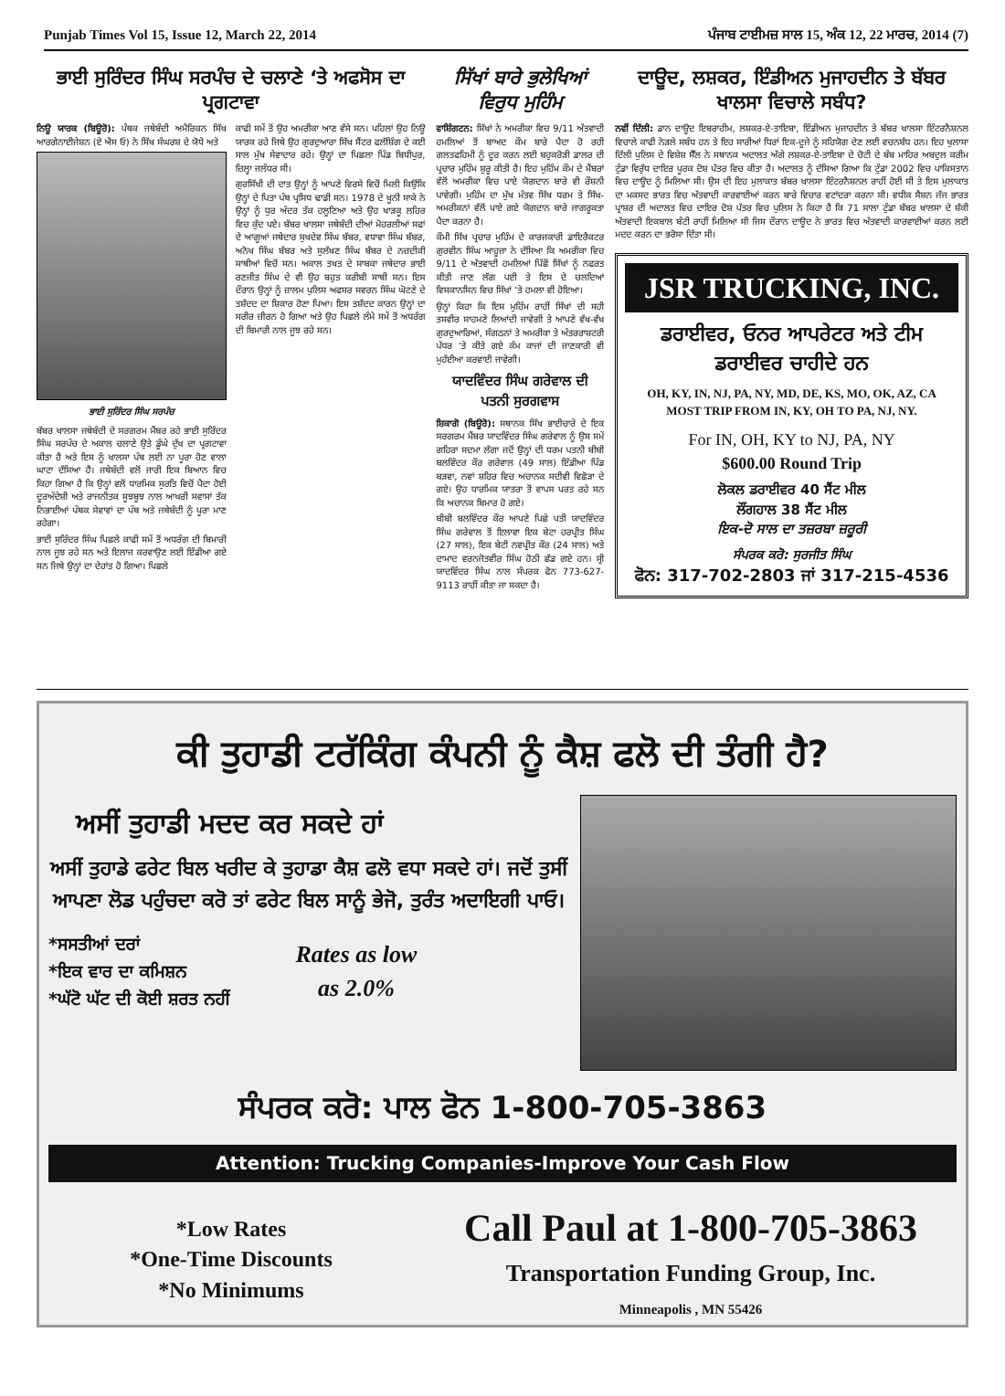Punjab Times Vol 15, Issue 12, March 22, 2014 ਪੰਜਾਬ ਟਾਈਮਜ਼ ਸਾਲ 15, ਅੰਕ 12, 22 ਮਾਰਚ, 2014 (7)
ਭਾਈ ਸੁਰਿੰਦਰ ਸਿੰਘ ਸਰਪੰਚ ਦੇ ਚਲਾਣੇ ‘ਤੇ ਅਫਸੋਸ ਦਾ ਪ੍ਰਗਟਾਵਾ
ਨਿਊ ਯਾਰਕ (ਬਿਊਰੋ): ਪੰਥਕ ਜਥੇਬੰਦੀ ਅਮੈਰਿਕਨ ਸਿੱਖ ਆਰਗੇਨਾਈਜੇਸ਼ਨ (ਏ ਐਸ ਓ) ਨੇ ਸਿੱਖ ਸੰਘਰਸ਼ ਦੇ ਯੋਧੇ ਅਤੇ
ਭਾਈ ਸੁਰਿੰਦਰ ਸਿੰਘ ਸਰਪੰਚ
ਬੱਬਰ ਖਾਲਸਾ ਜਥੇਬੰਦੀ ਦੇ ਸਰਗਰਮ ਮੈਂਬਰ ਰਹੇ ਭਾਈ ਸੁਰਿੰਦਰ ਸਿੰਘ ਸਰਪੰਚ ਦੇ ਅਕਾਲ ਚਲਾਣੇ ਉਤੇ ਡੂੰਘੇ ਦੁੱਖ ਦਾ ਪ੍ਰਗਟਾਵਾ ਕੀਤਾ ਹੈ ਅਤੇ ਇਸ ਨੂੰ ਖਾਲਸਾ ਪੰਥ ਲਈ ਨਾ ਪੂਰਾ ਹੋਣ ਵਾਲਾ ਘਾਟਾ ਦੱਸਿਆ ਹੈ। ਜਥੇਬੰਦੀ ਵਲੋਂ ਜਾਰੀ ਇਕ ਬਿਆਨ ਵਿਚ ਕਿਹਾ ਗਿਆ ਹੈ ਕਿ ਉਨ੍ਹਾਂ ਵਲੋਂ ਧਾਰਮਿਕ ਸੁਰਤਿ ਵਿਚੋਂ ਪੈਦਾ ਹੋਈ ਦੂਰਅੰਦੇਸ਼ੀ ਅਤੇ ਰਾਜਨੀਤਕ ਸੂਝਬੂਝ ਨਾਲ ਆਖਰੀ ਸਵਾਸਾਂ ਤੱਕ ਨਿਭਾਈਆਂ ਪੰਥਕ ਸੇਵਾਵਾਂ ਦਾ ਪੰਥ ਅਤੇ ਜਥੇਬੰਦੀ ਨੂੰ ਪੂਰਾ ਮਾਣ ਰਹੇਗਾ।
ਭਾਈ ਸੁਰਿੰਦਰ ਸਿੰਘ ਪਿਛਲੇ ਕਾਫੀ ਸਮੇਂ ਤੋਂ ਅਧਰੰਗ ਦੀ ਬਿਮਾਰੀ ਨਾਲ ਜੂਝ ਰਹੇ ਸਨ ਅਤੇ ਇਲਾਜ ਕਰਵਾਉਣ ਲਈ ਇੰਡੀਆ ਗਏ ਸਨ ਜਿਥੇ ਉਨ੍ਹਾਂ ਦਾ ਦੇਹਾਂਤ ਹੋ ਗਿਆ। ਪਿਛਲੇ
ਕਾਫੀ ਸਮੇਂ ਤੋਂ ਉਹ ਅਮਰੀਕਾ ਆਣ ਵੱਸੇ ਸਨ। ਪਹਿਲਾਂ ਉਹ ਨਿਊ ਯਾਰਕ ਰਹੇ ਜਿਥੇ ਉਹ ਗੁਰਦੁਆਰਾ ਸਿੱਖ ਸੈਂਟਰ ਫਲੱਸ਼ਿੰਗ ਦੇ ਕਈ ਸਾਲ ਮੁੱਖ ਸੇਵਾਦਾਰ ਰਹੇ। ਉਨ੍ਹਾਂ ਦਾ ਪਿਛਲਾ ਪਿੰਡ ਬਿਧੀਪੁਰ, ਜ਼ਿਲ੍ਹਾ ਜਲੰਧਰ ਸੀ।
ਗੁਰਸਿੱਖੀ ਦੀ ਦਾਤ ਉਨ੍ਹਾਂ ਨੂੰ ਆਪਣੇ ਵਿਰਸੇ ਵਿਚੋਂ ਮਿਲੀ ਕਿਉਂਕਿ ਉਨ੍ਹਾਂ ਦੇ ਪਿਤਾ ਪੰਥ ਪ੍ਰਸਿਧ ਢਾਡੀ ਸਨ। 1978 ਦੇ ਖੂਨੀ ਸਾਕੇ ਨੇ ਉਨ੍ਹਾਂ ਨੂੰ ਧੁਰ ਅੰਦਰ ਤੱਕ ਹਲੂਣਿਆ ਅਤੇ ਉਹ ਖਾੜਕੂ ਲਹਿਰ ਵਿਚ ਕੁੱਦ ਪਏ। ਬੱਬਰ ਖਾਲਸਾ ਜਥੇਬੰਦੀ ਦੀਆਂ ਮੋਹਰਲੀਆਂ ਸਫਾਂ ਦੇ ਆਗੂਆਂ ਜਥੇਦਾਰ ਸੁਖਦੇਵ ਸਿੰਘ ਬੱਬਰ, ਵਧਾਵਾ ਸਿੰਘ ਬੱਬਰ, ਅਨੋਖ ਸਿੰਘ ਬੱਬਰ ਅਤੇ ਸੁਲੱਖਣ ਸਿੰਘ ਬੱਬਰ ਦੇ ਨਜ਼ਦੀਕੀ ਸਾਥੀਆਂ ਵਿਚੋਂ ਸਨ। ਅਕਾਲ ਤਖਤ ਦੇ ਸਾਬਕਾ ਜਥੇਦਾਰ ਭਾਈ ਰਣਜੀਤ ਸਿੰਘ ਦੇ ਵੀ ਉਹ ਬਹੁਤ ਕਰੀਬੀ ਸਾਥੀ ਸਨ। ਇਸ ਦੌਰਾਨ ਉਨ੍ਹਾਂ ਨੂੰ ਜ਼ਾਲਮ ਪੁਲਿਸ ਅਫਸਰ ਸਵਰਨ ਸਿੰਘ ਘੋਟਣੇ ਦੇ ਤਸ਼ੱਦਦ ਦਾ ਸ਼ਿਕਾਰ ਹੋਣਾ ਪਿਆ। ਇਸ ਤਸ਼ੱਦਦ ਕਾਰਨ ਉਨ੍ਹਾਂ ਦਾ ਸਰੀਰ ਜ਼ੀਰਨ ਹੋ ਗਿਆ ਅਤੇ ਉਹ ਪਿਛਲੇ ਲੰਮੇ ਸਮੇਂ ਤੋਂ ਅਧਰੰਗ ਦੀ ਬਿਮਾਰੀ ਨਾਲ ਜੂਝ ਰਹੇ ਸਨ।
ਸਿੱਖਾਂ ਬਾਰੇ ਭੁਲੇਖਿਆਂ ਵਿਰੁਧ ਮੁਹਿੰਮ
ਵਾਸ਼ਿੰਗਟਨ: ਸਿੱਖਾਂ ਨੇ ਅਮਰੀਕਾ ਵਿਚ 9/11 ਅੱਤਵਾਦੀ ਹਮਲਿਆਂ ਤੋਂ ਬਾਅਦ ਕੌਮ ਬਾਰੇ ਪੈਦਾ ਹੋ ਰਹੀ ਗਲਤਫਹਿਮੀ ਨੂੰ ਦੂਰ ਕਰਨ ਲਈ ਬਹੁਕਰੋੜੀ ਡਾਲਰ ਦੀ ਪ੍ਰਚਾਰ ਮੁਹਿੰਮ ਸ਼ੁਰੂ ਕੀਤੀ ਹੈ। ਇਹ ਮੁਹਿੰਮ ਕੌਮ ਦੇ ਮੈਂਬਰਾਂ ਵੱਲੋਂ ਅਮਰੀਕਾ ਵਿਚ ਪਾਏ ਯੋਗਦਾਨ ਬਾਰੇ ਵੀ ਰੌਸ਼ਨੀ ਪਾਵੇਗੀ। ਮੁਹਿੰਮ ਦਾ ਮੁੱਖ ਮੰਤਵ ਸਿੱਖ ਧਰਮ ਤੇ ਸਿੱਖ-ਅਮਰੀਕਨਾਂ ਵੱਲੋਂ ਪਾਏ ਗਏ ਯੋਗਦਾਨ ਬਾਰੇ ਜਾਗਰੂਕਤਾ ਪੈਦਾ ਕਰਨਾ ਹੈ।
ਕੌਮੀ ਸਿੱਖ ਪ੍ਰਚਾਰ ਮੁਹਿੰਮ ਦੇ ਕਾਰਜਕਾਰੀ ਡਾਇਰੈਕਟਰ ਗੁਰਵੀਨ ਸਿੰਘ ਆਹੂਜਾ ਨੇ ਦੱਸਿਆ ਕਿ ਅਮਰੀਕਾ ਵਿਚ 9/11 ਦੇ ਅੱਤਵਾਦੀ ਹਮਲਿਆਂ ਪਿੱਛੋਂ ਸਿੱਖਾਂ ਨੂੰ ਨਫਰਤ ਕੀਤੀ ਜਾਣ ਲੱਗ ਪਈ ਤੇ ਇਸ ਦੇ ਚਲਦਿਆਂ ਵਿਸਕਾਨਸਿਨ ਵਿਚ ਸਿੱਖਾਂ ‘ਤੇ ਹਮਲਾ ਵੀ ਹੋਇਆ।
ਉਨ੍ਹਾਂ ਕਿਹਾ ਕਿ ਇਸ ਮੁਹਿੰਮ ਰਾਹੀਂ ਸਿੱਖਾਂ ਦੀ ਸਹੀ ਤਸਵੀਰ ਸਾਹਮਣੇ ਲਿਆਂਦੀ ਜਾਵੇਗੀ ਤੇ ਆਪਣੇ ਵੱਖ-ਵੱਖ ਗੁਰਦੁਆਰਿਆਂ, ਸੰਗਠਨਾਂ ਤੇ ਅਮਰੀਕਾ ਤੇ ਅੰਤਰਰਾਸ਼ਟਰੀ ਪੱਧਰ ‘ਤੇ ਕੀਤੇ ਗਏ ਕੰਮ ਕਾਜਾਂ ਦੀ ਜਾਣਕਾਰੀ ਵੀ ਮੁਹੱਈਆ ਕਰਵਾਈ ਜਾਵੇਗੀ।
ਯਾਦਵਿੰਦਰ ਸਿੰਘ ਗਰੇਵਾਲ ਦੀ ਪਤਨੀ ਸੁਰਗਵਾਸ
ਸ਼ਿਕਾਗੋ (ਬਿਊਰੋ): ਸਥਾਨਕ ਸਿੱਖ ਭਾਈਚਾਰੇ ਦੇ ਇਕ ਸਰਗਰਮ ਮੈਂਬਰ ਯਾਦਵਿੰਦਰ ਸਿੰਘ ਗਰੇਵਾਲ ਨੂੰ ਉਸ ਸਮੇਂ ਗਹਿਰਾ ਸਦਮਾ ਲੱਗਾ ਜਦੋਂ ਉਨ੍ਹਾਂ ਦੀ ਧਰਮ ਪਤਨੀ ਬੀਬੀ ਬਲਵਿੰਦਰ ਕੌਰ ਗਰੇਵਾਲ (49 ਸਾਲ) ਇੰਡੀਆ ਪਿੰਡ ਬੜਵਾ, ਨਵਾਂ ਸ਼ਹਿਰ ਵਿਚ ਅਚਾਨਕ ਸਦੀਵੀ ਵਿਛੋੜਾ ਦੇ ਗਏ। ਉਹ ਧਾਰਮਿਕ ਯਾਤਰਾ ਤੋਂ ਵਾਪਸ ਪਰਤ ਰਹੇ ਸਨ ਕਿ ਅਚਾਨਕ ਬਿਮਾਰ ਹੋ ਗਏ।
ਬੀਬੀ ਬਲਵਿੰਦਰ ਕੌਰ ਆਪਣੇ ਪਿਛੇ ਪਤੀ ਯਾਦਵਿੰਦਰ ਸਿੰਘ ਗਰੇਵਾਲ ਤੋਂ ਇਲਾਵਾ ਇਕ ਬੇਟਾ ਹਰਪ੍ਰੀਤ ਸਿੰਘ (27 ਸਾਲ), ਇਕ ਬੇਟੀ ਨਵਪ੍ਰੀਤ ਕੌਰ (24 ਸਾਲ) ਅਤੇ ਦਾਮਾਦ ਵਰਨਜੋਤਵੀਰ ਸਿੰਘ ਹੋਠੀ ਛੱਡ ਗਏ ਹਨ। ਸ੍ਰੀ ਯਾਦਵਿੰਦਰ ਸਿੰਘ ਨਾਲ ਸੰਪਰਕ ਫੋਨ 773-627-9113 ਰਾਹੀਂ ਕੀਤਾ ਜਾ ਸਕਦਾ ਹੈ।
ਦਾਊਦ, ਲਸ਼ਕਰ, ਇੰਡੀਅਨ ਮੁਜਾਹਦੀਨ ਤੇ ਬੱਬਰ ਖਾਲਸਾ ਵਿਚਾਲੇ ਸਬੰਧ?
ਨਵੀਂ ਦਿੱਲੀ: ਡਾਨ ਦਾਊਦ ਇਬਰਾਹੀਮ, ਲਸ਼ਕਰ-ਏ-ਤਾਇਬਾ, ਇੰਡੀਅਨ ਮੁਜਾਹਦੀਨ ਤੇ ਬੱਬਰ ਖਾਲਸਾ ਇੰਟਰਨੈਸ਼ਨਲ ਵਿਚਾਲੇ ਕਾਫੀ ਨੇੜਲੇ ਸਬੰਧ ਹਨ ਤੇ ਇਹ ਸਾਰੀਆਂ ਧਿਰਾਂ ਇਕ-ਦੂਜੇ ਨੂੰ ਸਹਿਯੋਗ ਦੇਣ ਲਈ ਵਚਨਬੱਧ ਹਨ। ਇਹ ਖੁਲਾਸਾ ਦਿੱਲੀ ਪੁਲਿਸ ਦੇ ਵਿਸ਼ੇਸ਼ ਸੈੱਲ ਨੇ ਸਥਾਨਕ ਅਦਾਲਤ ਅੱਗੇ ਲਸ਼ਕਰ-ਏ-ਤਾਇਬਾ ਦੇ ਚੋਟੀ ਦੇ ਬੰਬ ਮਾਹਿਰ ਅਬਦੁਲ ਕਰੀਮ ਟੁੰਡਾ ਵਿਰੁੱਧ ਦਾਇਰ ਪੂਰਕ ਦੋਸ਼ ਪੱਤਰ ਵਿਚ ਕੀਤਾ ਹੈ। ਅਦਾਲਤ ਨੂੰ ਦੱਸਿਆ ਗਿਆ ਕਿ ਟੁੰਡਾ 2002 ਵਿਚ ਪਾਕਿਸਤਾਨ ਵਿਚ ਦਾਊਦ ਨੂੰ ਮਿਲਿਆ ਸੀ। ਉਸ ਦੀ ਇਹ ਮੁਲਾਕਾਤ ਬੱਬਰ ਖਾਲਸਾ ਇੰਟਰਨੈਸ਼ਨਲ ਰਾਹੀਂ ਹੋਈ ਸੀ ਤੇ ਇਸ ਮੁਲਾਕਾਤ ਦਾ ਮਕਸਦ ਭਾਰਤ ਵਿਚ ਅੱਤਵਾਦੀ ਕਾਰਵਾਈਆਂ ਕਰਨ ਬਾਰੇ ਵਿਚਾਰ ਵਟਾਂਦਰਾ ਕਰਨਾ ਸੀ। ਵਧੀਕ ਸੈਸ਼ਨ ਜੱਜ ਭਾਰਤ ਪ੍ਰਾਸ਼ਰ ਦੀ ਅਦਾਲਤ ਵਿਚ ਦਾਇਰ ਦੋਸ਼ ਪੱਤਰ ਵਿਚ ਪੁਲਿਸ ਨੇ ਕਿਹਾ ਹੈ ਕਿ 71 ਸਾਲਾ ਟੁੰਡਾ ਬੱਬਰ ਖਾਲਸਾ ਦੇ ਸ਼ੱਕੀ ਅੱਤਵਾਦੀ ਇਕਬਾਲ ਬੰਟੀ ਰਾਹੀਂ ਮਿਲਿਆ ਸੀ ਜਿਸ ਦੌਰਾਨ ਦਾਊਦ ਨੇ ਭਾਰਤ ਵਿਚ ਅੱਤਵਾਦੀ ਕਾਰਵਾਈਆਂ ਕਰਨ ਲਈ ਮਦਦ ਕਰਨ ਦਾ ਭਰੋਸਾ ਦਿੱਤਾ ਸੀ।
JSR TRUCKING, INC.
ਡਰਾਈਵਰ, ਓਨਰ ਆਪਰੇਟਰ ਅਤੇ ਟੀਮ ਡਰਾਈਵਰ ਚਾਹੀਦੇ ਹਨ
OH, KY, IN, NJ, PA, NY, MD, DE, KS, MO, OK, AZ, CA
MOST TRIP FROM IN, KY, OH TO PA, NJ, NY.
For IN, OH, KY to NJ, PA, NY
$600.00 Round Trip
ਲੋਕਲ ਡਰਾਈਵਰ 40 ਸੈਂਟ ਮੀਲ
ਲੌਂਗਹਾਲ 38 ਸੈਂਟ ਮੀਲ
ਇਕ-ਦੋ ਸਾਲ ਦਾ ਤਜ਼ਰਬਾ ਜ਼ਰੂਰੀ
ਸੰਪਰਕ ਕਰੋ: ਸੁਰਜੀਤ ਸਿੰਘ
ਫੋਨ: 317-702-2803 ਜਾਂ 317-215-4536
ਕੀ ਤੁਹਾਡੀ ਟਰੱਕਿੰਗ ਕੰਪਨੀ ਨੂੰ ਕੈਸ਼ ਫਲੋ ਦੀ ਤੰਗੀ ਹੈ?
ਅਸੀਂ ਤੁਹਾਡੀ ਮਦਦ ਕਰ ਸਕਦੇ ਹਾਂ
ਅਸੀਂ ਤੁਹਾਡੇ ਫਰੇਟ ਬਿਲ ਖਰੀਦ ਕੇ ਤੁਹਾਡਾ ਕੈਸ਼ ਫਲੋ ਵਧਾ ਸਕਦੇ ਹਾਂ। ਜਦੋਂ ਤੁਸੀਂ ਆਪਣਾ ਲੋਡ ਪਹੁੰਚਦਾ ਕਰੋ ਤਾਂ ਫਰੇਟ ਬਿਲ ਸਾਨੂੰ ਭੇਜੋ, ਤੁਰੰਤ ਅਦਾਇਗੀ ਪਾਓ।
*ਸਸਤੀਆਂ ਦਰਾਂ
*ਇਕ ਵਾਰ ਦਾ ਕਮਿਸ਼ਨ
*ਘੱਟੋ ਘੱਟ ਦੀ ਕੋਈ ਸ਼ਰਤ ਨਹੀਂ
Rates as low
as 2.0%
ਸੰਪਰਕ ਕਰੋ: ਪਾਲ ਫੋਨ 1-800-705-3863
Attention: Trucking Companies-Improve Your Cash Flow
*Low Rates
*One-Time Discounts
*No Minimums
Call Paul at 1-800-705-3863
Transportation Funding Group, Inc.
Minneapolis , MN 55426